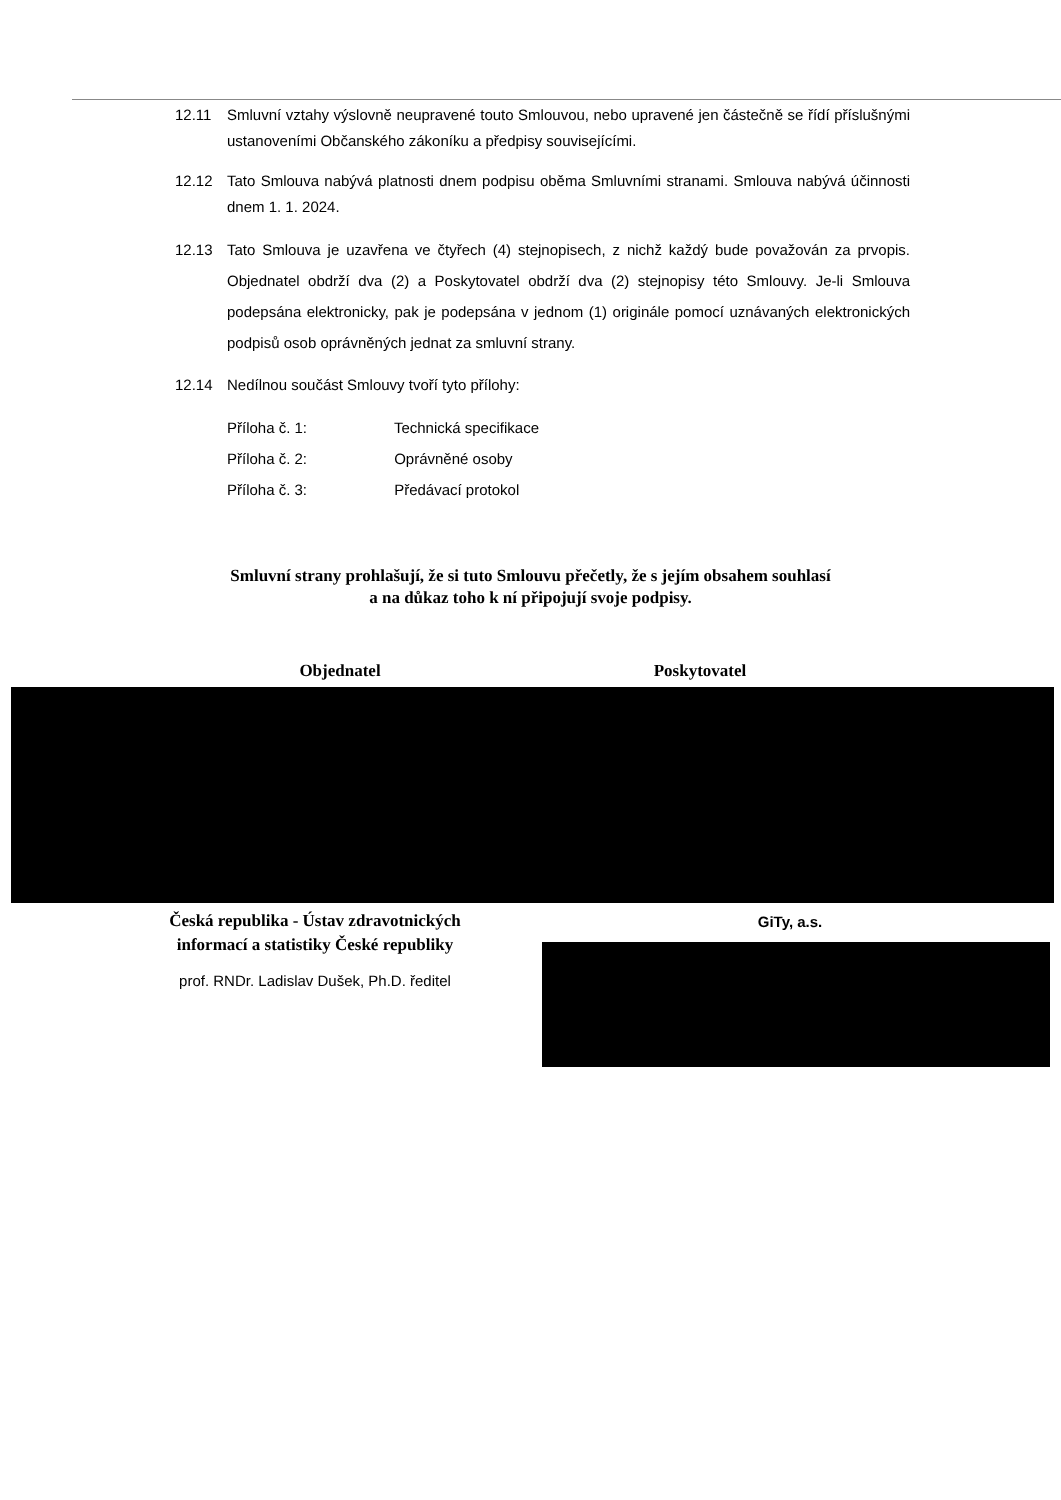12.11 Smluvní vztahy výslovně neupravené touto Smlouvou, nebo upravené jen částečně se řídí příslušnými ustanoveními Občanského zákoníku a předpisy souvisejícími.
12.12 Tato Smlouva nabývá platnosti dnem podpisu oběma Smluvními stranami. Smlouva nabývá účinnosti dnem 1. 1. 2024.
12.13 Tato Smlouva je uzavřena ve čtyřech (4) stejnopisech, z nichž každý bude považován za prvopis. Objednatel obdrží dva (2) a Poskytovatel obdrží dva (2) stejnopisy této Smlouvy. Je-li Smlouva podepsána elektronicky, pak je podepsána v jednom (1) originále pomocí uznávaných elektronických podpisů osob oprávněných jednat za smluvní strany.
12.14 Nedílnou součást Smlouvy tvoří tyto přílohy:
Příloha č. 1: Technická specifikace
Příloha č. 2: Oprávněné osoby
Příloha č. 3: Předávací protokol
Smluvní strany prohlašují, že si tuto Smlouvu přečetly, že s jejím obsahem souhlasí
a na důkaz toho k ní připojují svoje podpisy.
Objednatel Poskytovatel
Česká republika - Ústav zdravotnických
informací a statistiky České republiky
prof. RNDr. Ladislav Dušek, Ph.D. ředitel
GiTy, a.s.